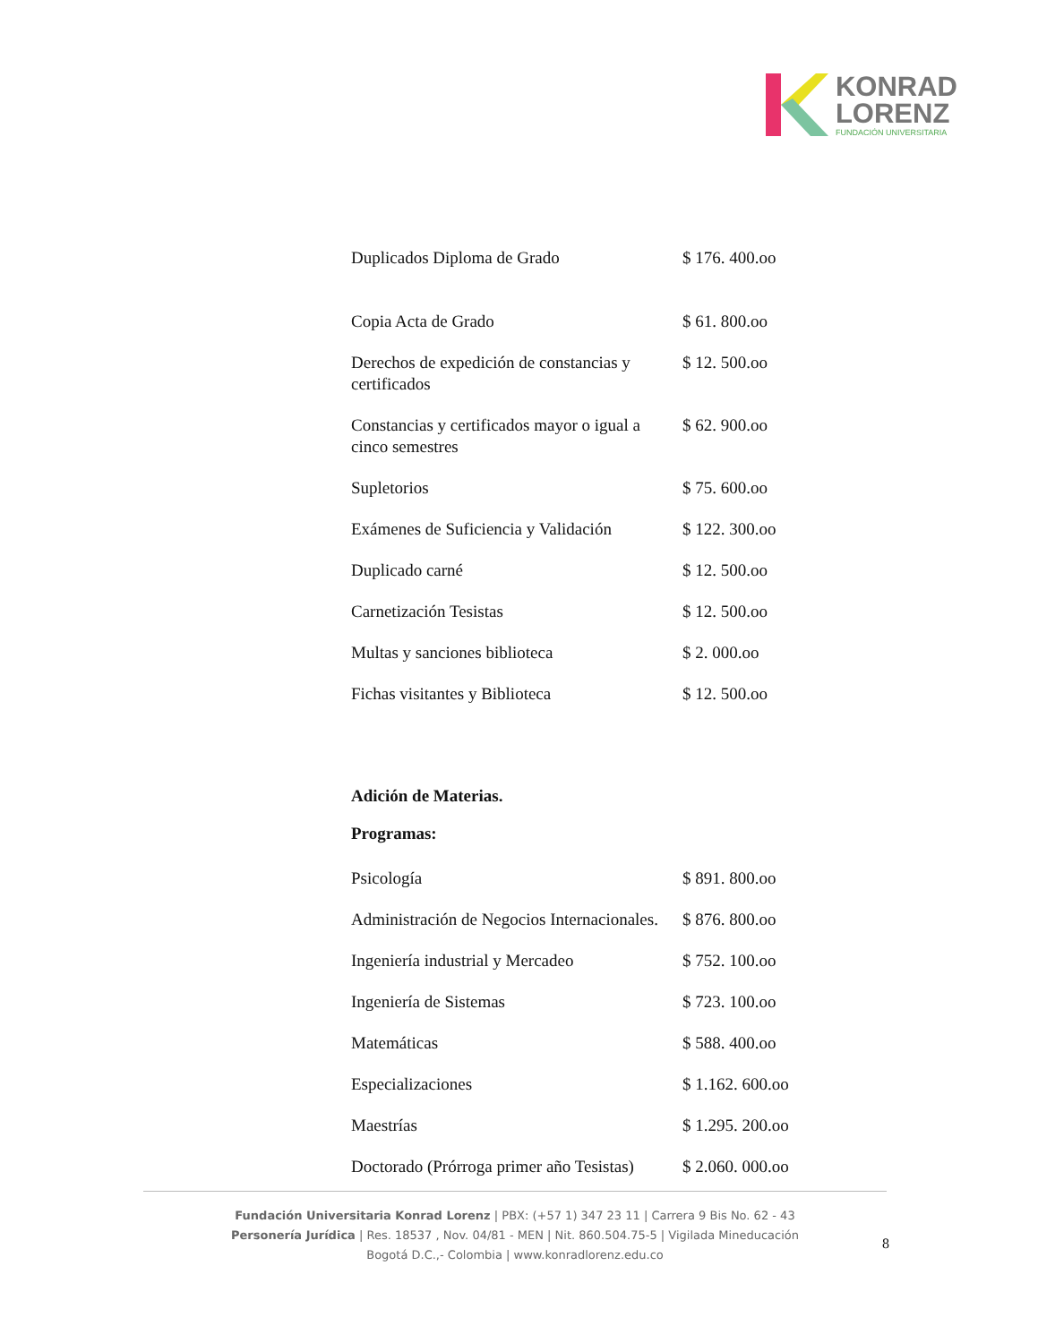KONRAD
LORENZ
FUNDACIÓN UNIVERSITARIA
| Duplicados Diploma de Grado | $ 176. 400.oo |
| Copia Acta de Grado | $ 61. 800.oo |
| Derechos de expedición de constancias y certificados | $ 12. 500.oo |
| Constancias y certificados mayor o igual a cinco semestres | $ 62. 900.oo |
| Supletorios | $ 75. 600.oo |
| Exámenes de Suficiencia y Validación | $ 122. 300.oo |
| Duplicado carné | $ 12. 500.oo |
| Carnetización Tesistas | $ 12. 500.oo |
| Multas y sanciones biblioteca | $ 2. 000.oo |
| Fichas visitantes y Biblioteca | $ 12. 500.oo |
Adición de Materias.
Programas:
| Psicología | $ 891. 800.oo |
| Administración de Negocios Internacionales. | $ 876. 800.oo |
| Ingeniería industrial y Mercadeo | $ 752. 100.oo |
| Ingeniería de Sistemas | $ 723. 100.oo |
| Matemáticas | $ 588. 400.oo |
| Especializaciones | $ 1.162. 600.oo |
| Maestrías | $ 1.295. 200.oo |
| Doctorado (Prórroga primer año Tesistas) | $ 2.060. 000.oo |
Fundación Universitaria Konrad Lorenz | PBX: (+57 1) 347 23 11 | Carrera 9 Bis No. 62 - 43
Personería Jurídica | Res. 18537 , Nov. 04/81 - MEN | Nit. 860.504.75-5 | Vigilada Mineducación
Bogotá D.C.,- Colombia | www.konradlorenz.edu.co
8